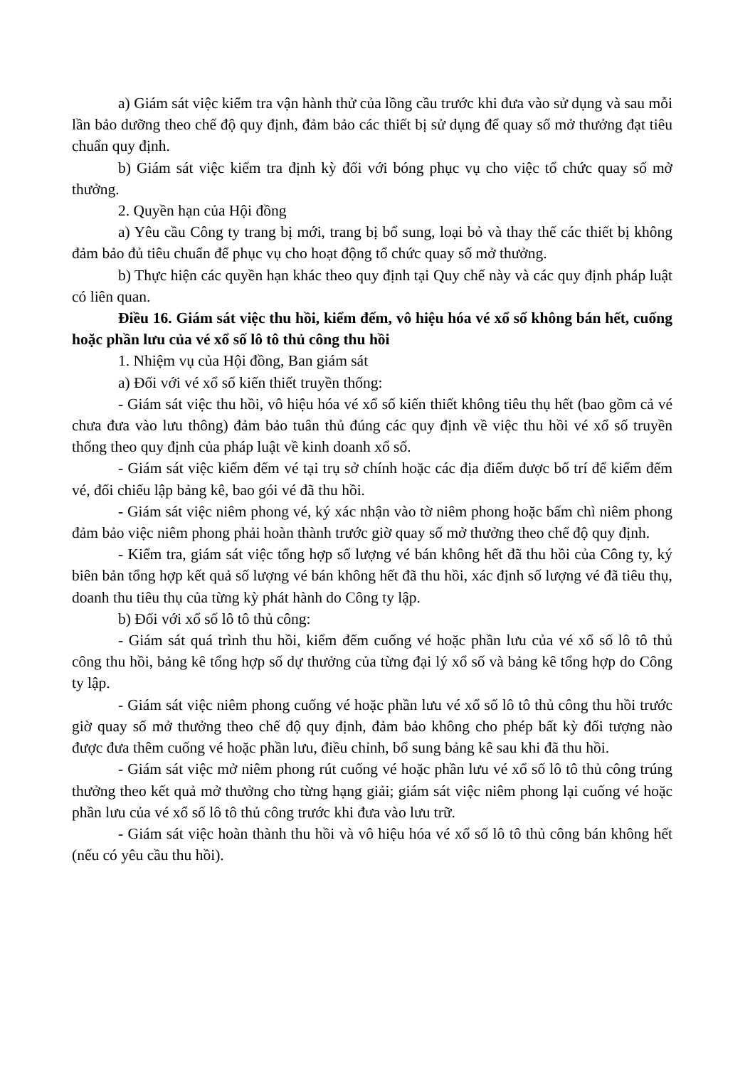a) Giám sát việc kiểm tra vận hành thử của lồng cầu trước khi đưa vào sử dụng và sau mỗi lần bảo dưỡng theo chế độ quy định, đảm bảo các thiết bị sử dụng để quay số mở thưởng đạt tiêu chuẩn quy định.
b) Giám sát việc kiểm tra định kỳ đối với bóng phục vụ cho việc tổ chức quay số mở thưởng.
2. Quyền hạn của Hội đồng
a) Yêu cầu Công ty trang bị mới, trang bị bổ sung, loại bỏ và thay thế các thiết bị không đảm bảo đủ tiêu chuẩn để phục vụ cho hoạt động tổ chức quay số mở thưởng.
b) Thực hiện các quyền hạn khác theo quy định tại Quy chế này và các quy định pháp luật có liên quan.
Điều 16. Giám sát việc thu hồi, kiểm đếm, vô hiệu hóa vé xổ số không bán hết, cuống hoặc phần lưu của vé xổ số lô tô thủ công thu hồi
1. Nhiệm vụ của Hội đồng, Ban giám sát
a) Đối với vé xổ số kiến thiết truyền thống:
- Giám sát việc thu hồi, vô hiệu hóa vé xổ số kiến thiết không tiêu thụ hết (bao gồm cả vé chưa đưa vào lưu thông) đảm bảo tuân thủ đúng các quy định về việc thu hồi vé xổ số truyền thống theo quy định của pháp luật về kinh doanh xổ số.
- Giám sát việc kiểm đếm vé tại trụ sở chính hoặc các địa điểm được bố trí để kiểm đếm vé, đối chiếu lập bảng kê, bao gói vé đã thu hồi.
- Giám sát việc niêm phong vé, ký xác nhận vào tờ niêm phong hoặc bấm chì niêm phong đảm bảo việc niêm phong phải hoàn thành trước giờ quay số mở thưởng theo chế độ quy định.
- Kiểm tra, giám sát việc tổng hợp số lượng vé bán không hết đã thu hồi của Công ty, ký biên bản tổng hợp kết quả số lượng vé bán không hết đã thu hồi, xác định số lượng vé đã tiêu thụ, doanh thu tiêu thụ của từng kỳ phát hành do Công ty lập.
b) Đối với xổ số lô tô thủ công:
- Giám sát quá trình thu hồi, kiểm đếm cuống vé hoặc phần lưu của vé xổ số lô tô thủ công thu hồi, bảng kê tổng hợp số dự thưởng của từng đại lý xổ số và bảng kê tổng hợp do Công ty lập.
- Giám sát việc niêm phong cuống vé hoặc phần lưu vé xổ số lô tô thủ công thu hồi trước giờ quay số mở thưởng theo chế độ quy định, đảm bảo không cho phép bất kỳ đối tượng nào được đưa thêm cuống vé hoặc phần lưu, điều chỉnh, bổ sung bảng kê sau khi đã thu hồi.
- Giám sát việc mở niêm phong rút cuống vé hoặc phần lưu vé xổ số lô tô thủ công trúng thưởng theo kết quả mở thưởng cho từng hạng giải; giám sát việc niêm phong lại cuống vé hoặc phần lưu của vé xổ số lô tô thủ công trước khi đưa vào lưu trữ.
- Giám sát việc hoàn thành thu hồi và vô hiệu hóa vé xổ số lô tô thủ công bán không hết (nếu có yêu cầu thu hồi).